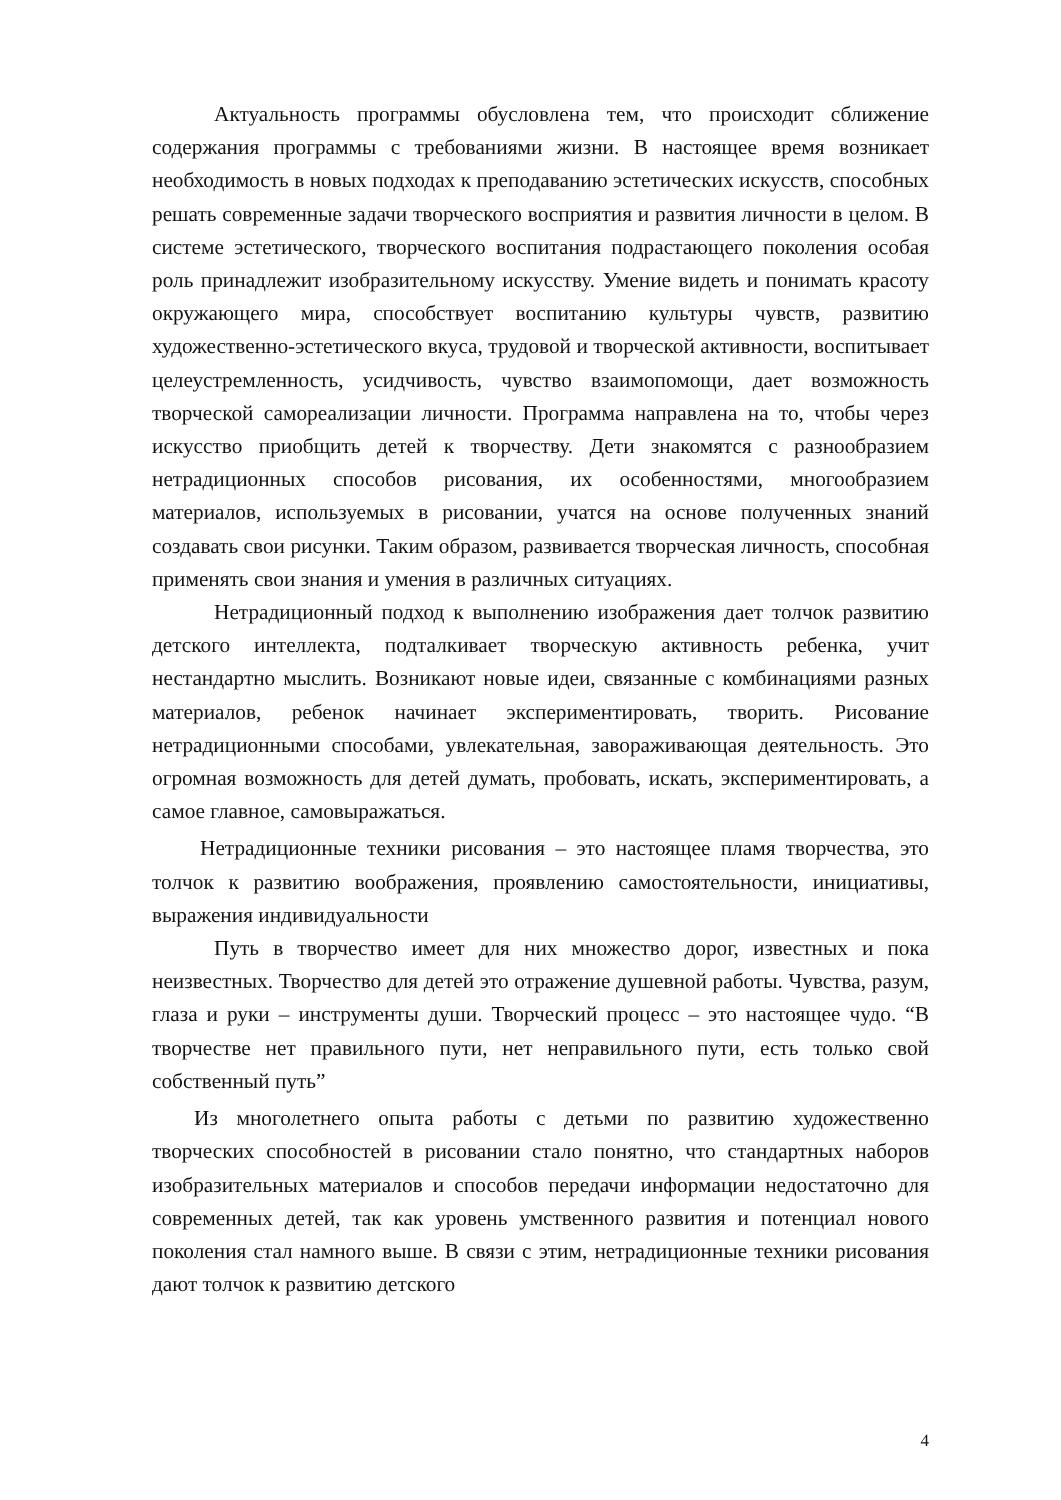Актуальность программы обусловлена тем, что происходит сближение содержания программы с требованиями жизни. В настоящее время возникает необходимость в новых подходах к преподаванию эстетических искусств, способных решать современные задачи творческого восприятия и развития личности в целом. В системе эстетического, творческого воспитания подрастающего поколения особая роль принадлежит изобразительному искусству. Умение видеть и понимать красоту окружающего мира, способствует воспитанию культуры чувств, развитию художественно-эстетического вкуса, трудовой и творческой активности, воспитывает целеустремленность, усидчивость, чувство взаимопомощи, дает возможность творческой самореализации личности. Программа направлена на то, чтобы через искусство приобщить детей к творчеству. Дети знакомятся с разнообразием нетрадиционных способов рисования, их особенностями, многообразием материалов, используемых в рисовании, учатся на основе полученных знаний создавать свои рисунки. Таким образом, развивается творческая личность, способная применять свои знания и умения в различных ситуациях.
Нетрадиционный подход к выполнению изображения дает толчок развитию детского интеллекта, подталкивает творческую активность ребенка, учит нестандартно мыслить. Возникают новые идеи, связанные с комбинациями разных материалов, ребенок начинает экспериментировать, творить. Рисование нетрадиционными способами, увлекательная, завораживающая деятельность. Это огромная возможность для детей думать, пробовать, искать, экспериментировать, а самое главное, самовыражаться.
Нетрадиционные техники рисования – это настоящее пламя творчества, это толчок к развитию воображения, проявлению самостоятельности, инициативы, выражения индивидуальности
Путь в творчество имеет для них множество дорог, известных и пока неизвестных. Творчество для детей это отражение душевной работы. Чувства, разум, глаза и руки – инструменты души. Творческий процесс – это настоящее чудо. “В творчестве нет правильного пути, нет неправильного пути, есть только свой собственный путь”
Из многолетнего опыта работы с детьми по развитию художественно творческих способностей в рисовании стало понятно, что стандартных наборов изобразительных материалов и способов передачи информации недостаточно для современных детей, так как уровень умственного развития и потенциал нового поколения стал намного выше. В связи с этим, нетрадиционные техники рисования дают толчок к развитию детского
4